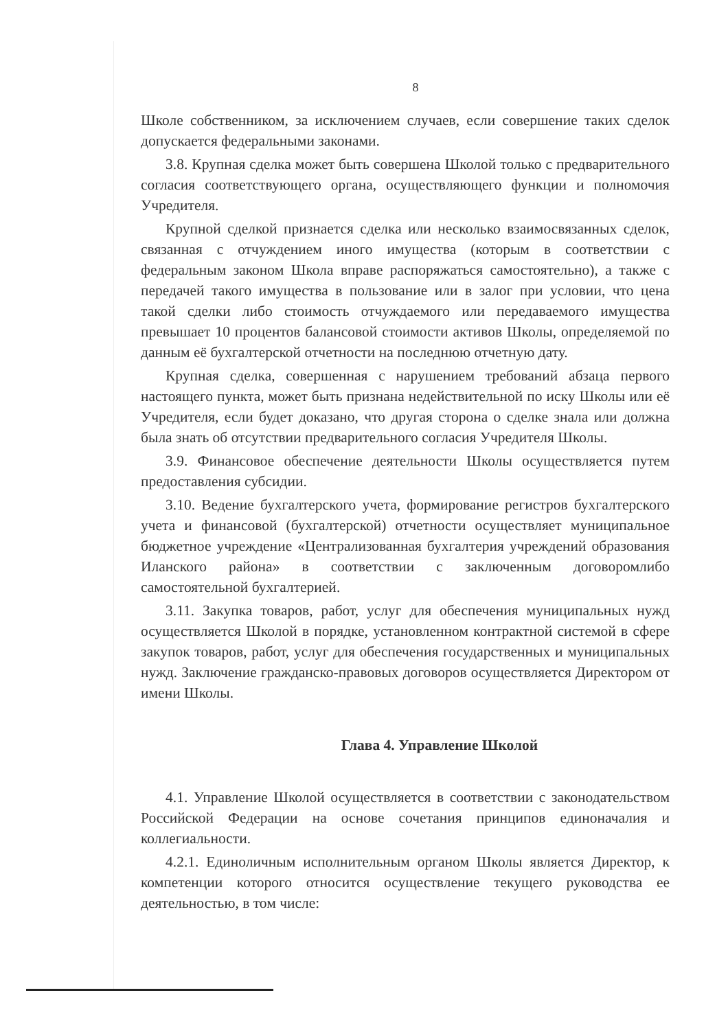8
Школе собственником, за исключением случаев, если совершение таких сделок допускается федеральными законами.
3.8. Крупная сделка может быть совершена Школой только с предварительного согласия соответствующего органа, осуществляющего функции и полномочия Учредителя.
Крупной сделкой признается сделка или несколько взаимосвязанных сделок, связанная с отчуждением иного имущества (которым в соответствии с федеральным законом Школа вправе распоряжаться самостоятельно), а также с передачей такого имущества в пользование или в залог при условии, что цена такой сделки либо стоимость отчуждаемого или передаваемого имущества превышает 10 процентов балансовой стоимости активов Школы, определяемой по данным её бухгалтерской отчетности на последнюю отчетную дату.
Крупная сделка, совершенная с нарушением требований абзаца первого настоящего пункта, может быть признана недействительной по иску Школы или её Учредителя, если будет доказано, что другая сторона о сделке знала или должна была знать об отсутствии предварительного согласия Учредителя Школы.
3.9. Финансовое обеспечение деятельности Школы осуществляется путем предоставления субсидии.
3.10. Ведение бухгалтерского учета, формирование регистров бухгалтерского учета и финансовой (бухгалтерской) отчетности осуществляет муниципальное бюджетное учреждение «Централизованная бухгалтерия учреждений образования Иланского района» в соответствии с заключенным договоромлибо самостоятельной бухгалтерией.
3.11. Закупка товаров, работ, услуг для обеспечения муниципальных нужд осуществляется Школой в порядке, установленном контрактной системой в сфере закупок товаров, работ, услуг для обеспечения государственных и муниципальных нужд. Заключение гражданско-правовых договоров осуществляется Директором от имени Школы.
Глава 4. Управление Школой
4.1. Управление Школой осуществляется в соответствии с законодательством Российской Федерации на основе сочетания принципов единоначалия и коллегиальности.
4.2.1. Единоличным исполнительным органом Школы является Директор, к компетенции которого относится осуществление текущего руководства ее деятельностью, в том числе: